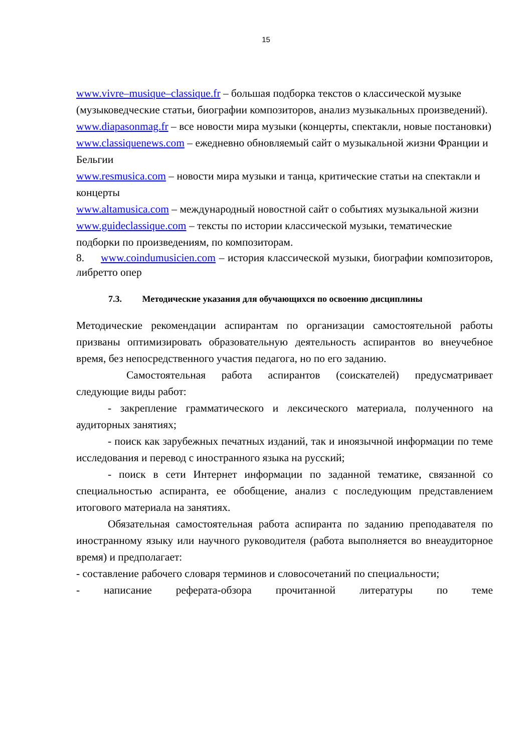15
www.vivre–musique–classique.fr – большая подборка текстов о классической музыке (музыковедческие статьи, биографии композиторов, анализ музыкальных произведений).
www.diapasonmag.fr – все новости мира музыки (концерты, спектакли, новые постановки)
www.classiquenews.com – ежедневно обновляемый сайт о музыкальной жизни Франции и Бельгии
www.resmusica.com – новости мира музыки и танца, критические статьи на спектакли и концерты
www.altamusica.com – международный новостной сайт о событиях музыкальной жизни
www.guideclassique.com – тексты по истории классической музыки, тематические подборки по произведениям, по композиторам.
8. www.coindumusicien.com – история классической музыки, биографии композиторов, либретто опер
7.3. Методические указания для обучающихся по освоению дисциплины
Методические рекомендации аспирантам по организации самостоятельной работы призваны оптимизировать образовательную деятельность аспирантов во внеучебное время, без непосредственного участия педагога, но по его заданию.
Самостоятельная работа аспирантов (соискателей) предусматривает следующие виды работ:
- закрепление грамматического и лексического материала, полученного на аудиторных занятиях;
- поиск как зарубежных печатных изданий, так и иноязычной информации по теме исследования и перевод с иностранного языка на русский;
- поиск в сети Интернет информации по заданной тематике, связанной со специальностью аспиранта, ее обобщение, анализ с последующим представлением итогового материала на занятиях.
Обязательная самостоятельная работа аспиранта по заданию преподавателя по иностранному языку или научного руководителя (работа выполняется во внеаудиторное время) и предполагает:
- составление рабочего словаря терминов и словосочетаний по специальности;
- написание реферата-обзора прочитанной литературы по теме